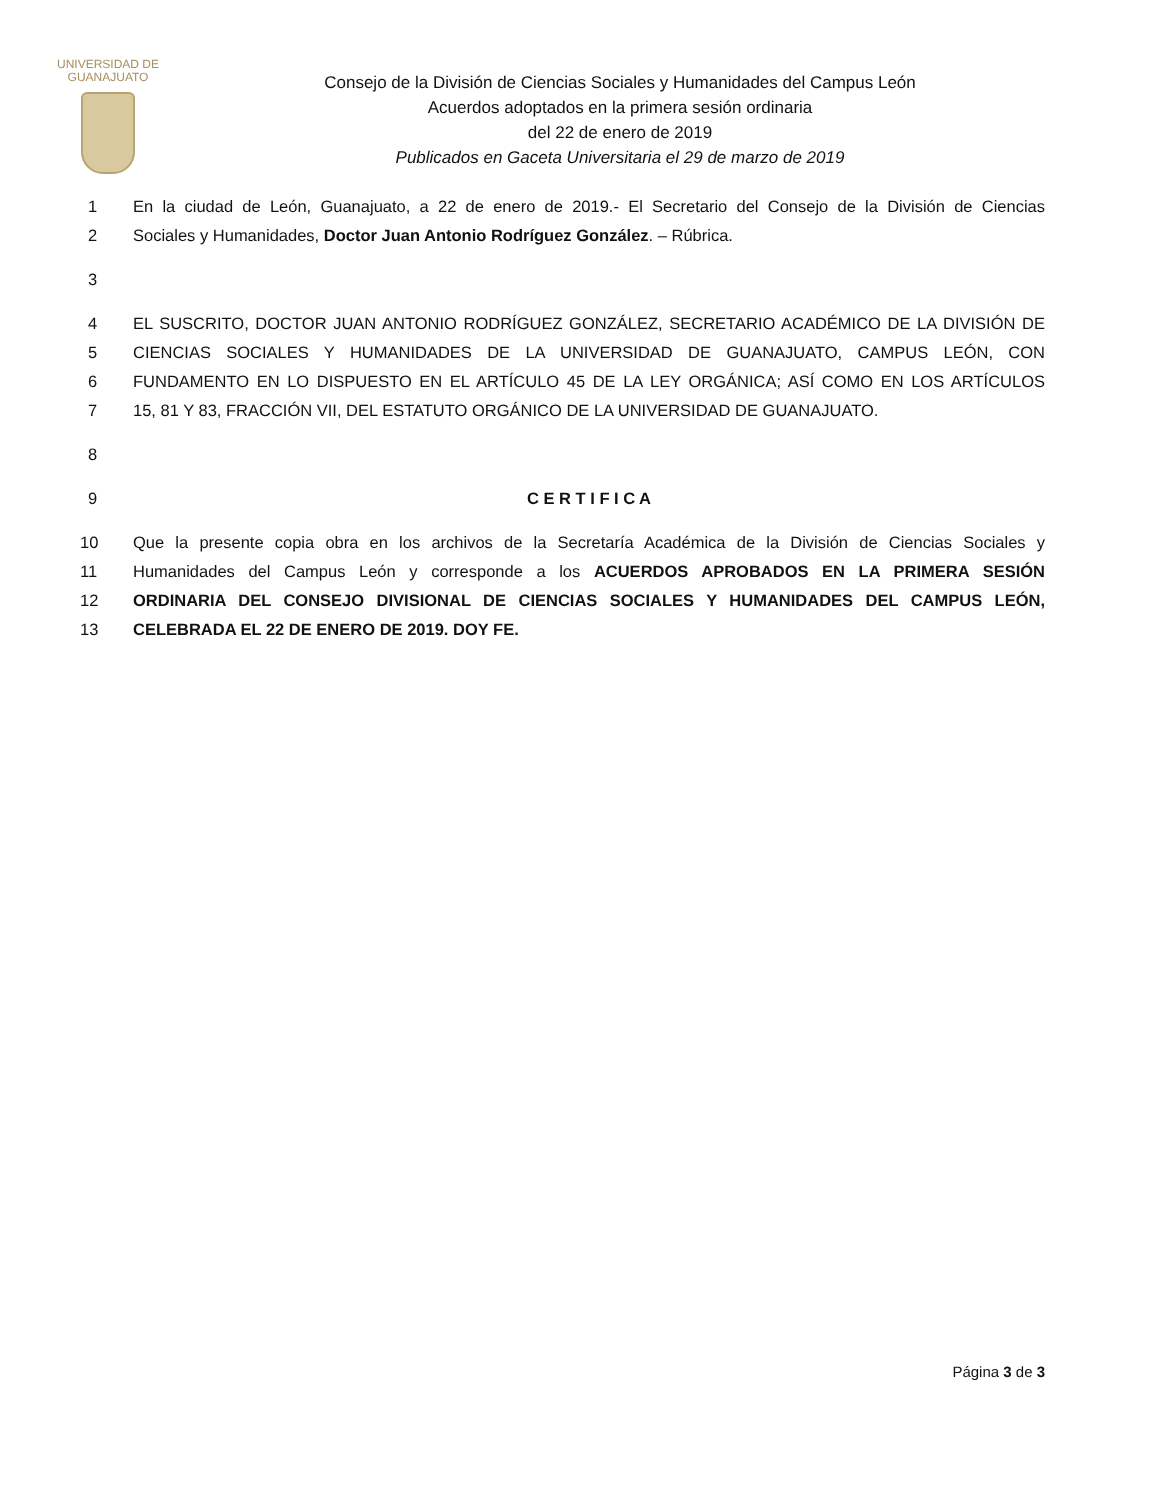UNIVERSIDAD DE
GUANAJUATO
Consejo de la División de Ciencias Sociales y Humanidades del Campus León
Acuerdos adoptados en la primera sesión ordinaria
del 22 de enero de 2019
Publicados en Gaceta Universitaria el 29 de marzo de 2019
1 En la ciudad de León, Guanajuato, a 22 de enero de 2019.- El Secretario del Consejo de la División de Ciencias
2 Sociales y Humanidades, Doctor Juan Antonio Rodríguez González. – Rúbrica.
3
4 EL SUSCRITO, DOCTOR JUAN ANTONIO RODRÍGUEZ GONZÁLEZ, SECRETARIO ACADÉMICO DE LA DIVISIÓN DE
5 CIENCIAS SOCIALES Y HUMANIDADES DE LA UNIVERSIDAD DE GUANAJUATO, CAMPUS LEÓN, CON
6 FUNDAMENTO EN LO DISPUESTO EN EL ARTÍCULO 45 DE LA LEY ORGÁNICA; ASÍ COMO EN LOS ARTÍCULOS
7 15, 81 Y 83, FRACCIÓN VII, DEL ESTATUTO ORGÁNICO DE LA UNIVERSIDAD DE GUANAJUATO.
8
9 C E R T I F I C A
10 Que la presente copia obra en los archivos de la Secretaría Académica de la División de Ciencias Sociales y
11 Humanidades del Campus León y corresponde a los ACUERDOS APROBADOS EN LA PRIMERA SESIÓN
12 ORDINARIA DEL CONSEJO DIVISIONAL DE CIENCIAS SOCIALES Y HUMANIDADES DEL CAMPUS LEÓN,
13 CELEBRADA EL 22 DE ENERO DE 2019. DOY FE.
Página 3 de 3